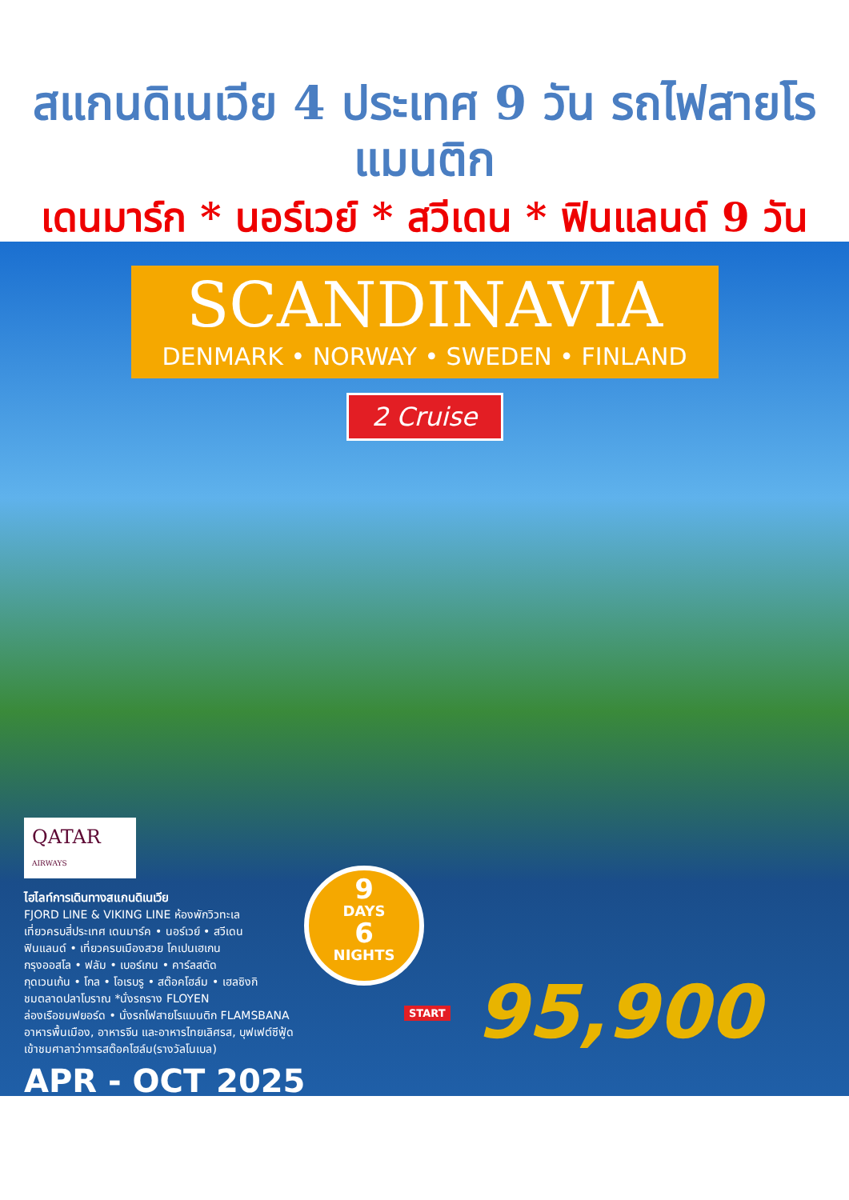สแกนดิเนเวีย 4 ประเทศ 9 วัน รถไฟสายโรแมนติก
เดนมาร์ก * นอร์เวย์ * สวีเดน * ฟินแลนด์ 9 วัน
SCANDINAVIA
DENMARK • NORWAY • SWEDEN • FINLAND
2 Cruise
QATAR
AIRWAYS
ไฮไลท์การเดินทางสแกนดิเนเวีย
FJORD LINE & VIKING LINE ห้องพักวิวทะเล
เที่ยวครบสี่ประเทศ เดนมาร์ค • นอร์เวย์ • สวีเดน
ฟินแลนด์ • เที่ยวครบเมืองสวย โคเปนเฮเกน
กรุงออสโล • ฟลัม • เบอร์เกน • คาร์ลสตัด
กุดเวนเก้น • โกล • โอเรบรู • สต๊อคโฮล์ม • เฮลซิงกิ
ชมตลาดปลาโบราณ *นั่งรถราง FLOYEN
ล่องเรือชมฟยอร์ด • นั่งรถไฟสายโรแมนติก FLAMSBANA
อาหารพื้นเมือง, อาหารจีน และอาหารไทยเลิศรส, บุฟเฟต์ซีฟู้ด
เข้าชมศาลาว่าการสต๊อคโฮล์ม(รางวัลโนเบล)
APR - OCT 2025
9
DAYS
6
NIGHTS
START 95,900